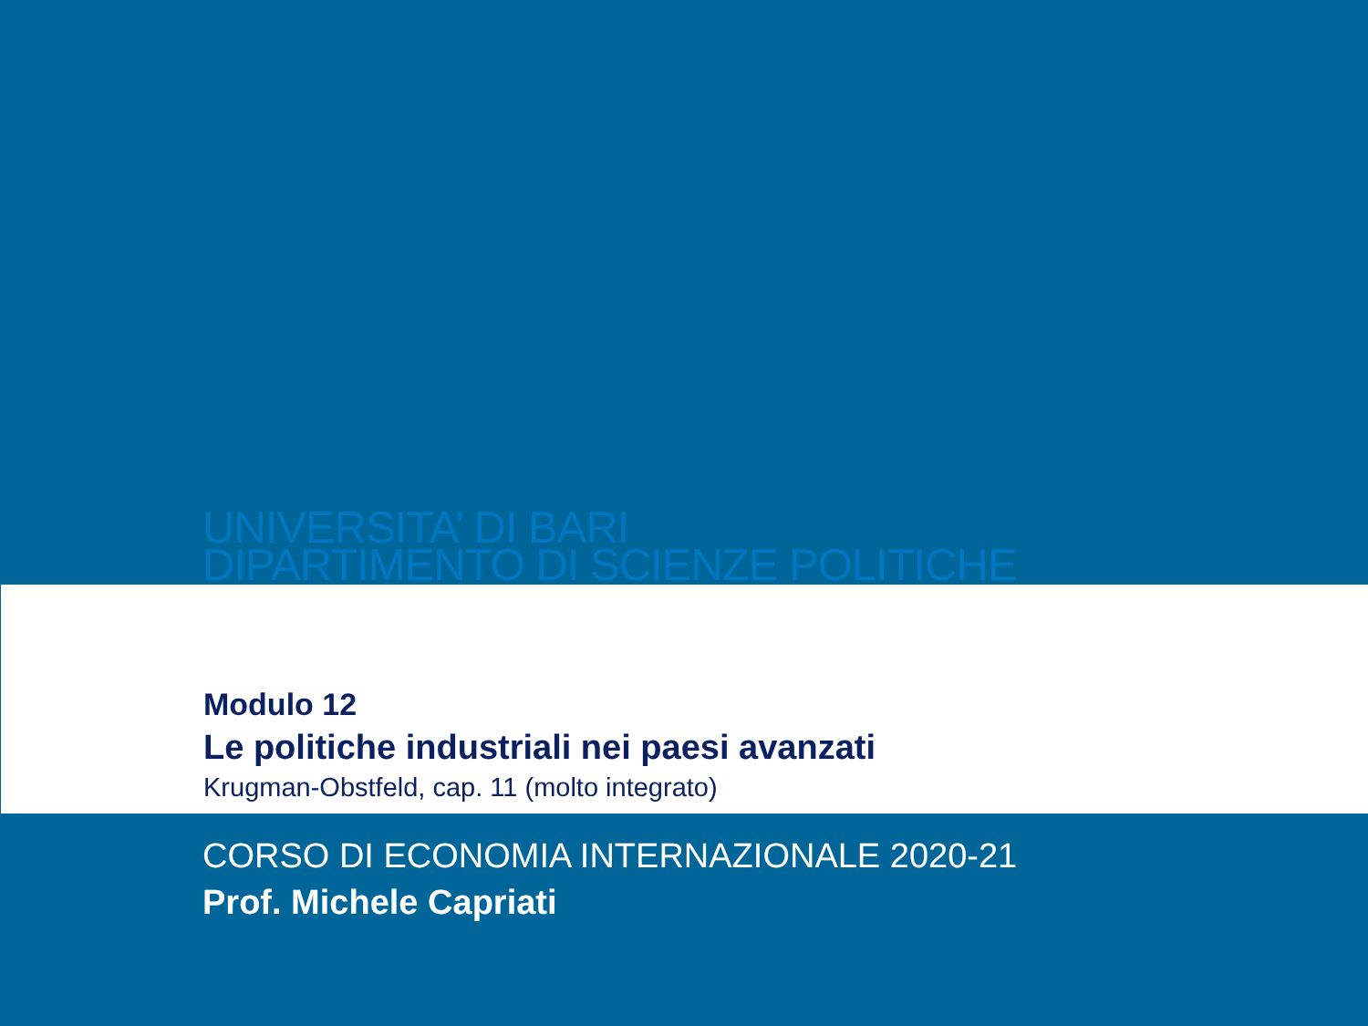UNIVERSITA’ DI BARI
DIPARTIMENTO DI SCIENZE POLITICHE
Modulo 12
Le politiche industriali nei paesi avanzati
Krugman-Obstfeld, cap. 11 (molto integrato)
CORSO DI ECONOMIA INTERNAZIONALE 2020-21
Prof. Michele Capriati